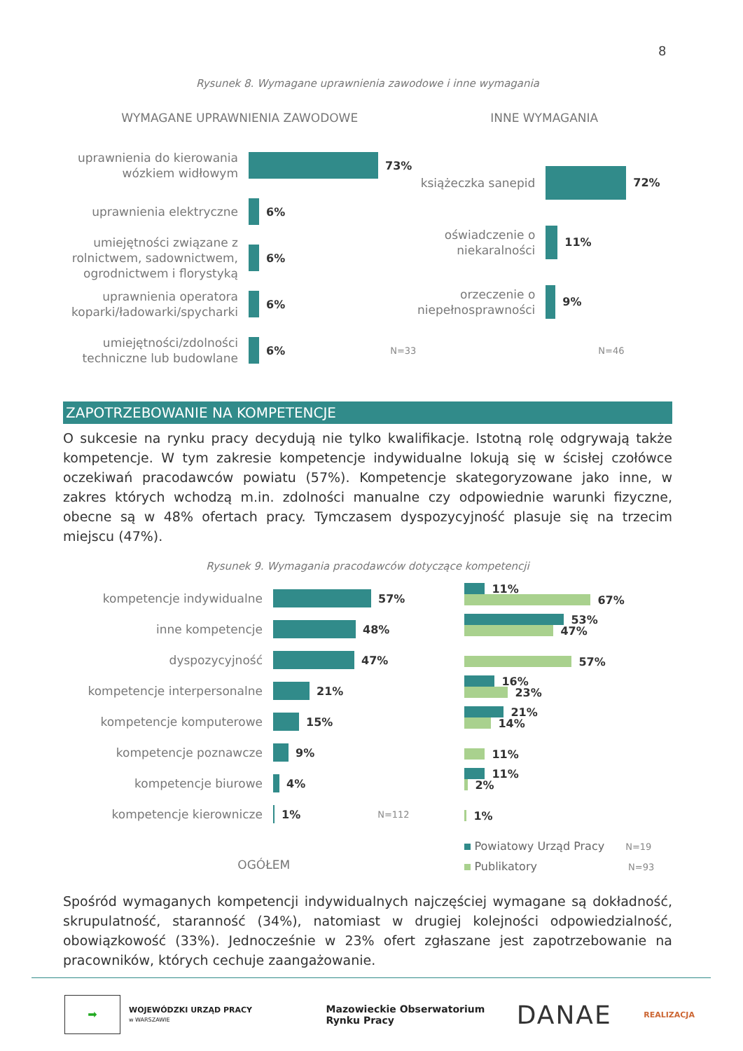8
Rysunek 8. Wymagane uprawnienia zawodowe i inne wymagania
WYMAGANE UPRAWNIENIA ZAWODOWE
uprawnienia do kierowania wózkiem widłowym
73%
uprawnienia elektryczne
6%
umiejętności związane z rolnictwem, sadownictwem, ogrodnictwem i florystyką
6%
uprawnienia operatora koparki/ładowarki/spycharki
6%
umiejętności/zdolności techniczne lub budowlane
6% N=33
INNE WYMAGANIA
książeczka sanepid
72%
oświadczenie o niekaralności
11%
orzeczenie o niepełnosprawności
9%
N=46
ZAPOTRZEBOWANIE NA KOMPETENCJE
O sukcesie na rynku pracy decydują nie tylko kwalifikacje. Istotną rolę odgrywają także kompetencje. W tym zakresie kompetencje indywidualne lokują się w ścisłej czołówce oczekiwań pracodawców powiatu (57%). Kompetencje skategoryzowane jako inne, w zakres których wchodzą m.in. zdolności manualne czy odpowiednie warunki fizyczne, obecne są w 48% ofertach pracy. Tymczasem dyspozycyjność plasuje się na trzecim miejscu (47%).
Rysunek 9. Wymagania pracodawców dotyczące kompetencji
kompetencje indywidualne
57%
inne kompetencje
48%
dyspozycyjność
47%
kompetencje interpersonalne
21%
kompetencje komputerowe
15%
kompetencje poznawcze
9%
kompetencje biurowe
4%
kompetencje kierownicze
1% N=112
OGÓŁEM
11%
67%
53%
47%
57%
16%
23%
21%
14%
11%
11%
2%
1%
Powiatowy Urząd Pracy N=19
Publikatory N=93
Spośród wymaganych kompetencji indywidualnych najczęściej wymagane są dokładność, skrupulatność, staranność (34%), natomiast w drugiej kolejności odpowiedzialność, obowiązkowość (33%). Jednocześnie w 23% ofert zgłaszane jest zapotrzebowanie na pracowników, których cechuje zaangażowanie.
➡
WOJEWÓDZKI URZĄD PRACY
w WARSZAWIE
Mazowieckie Obserwatorium
Rynku Pracy
DANAE
REALIZACJA